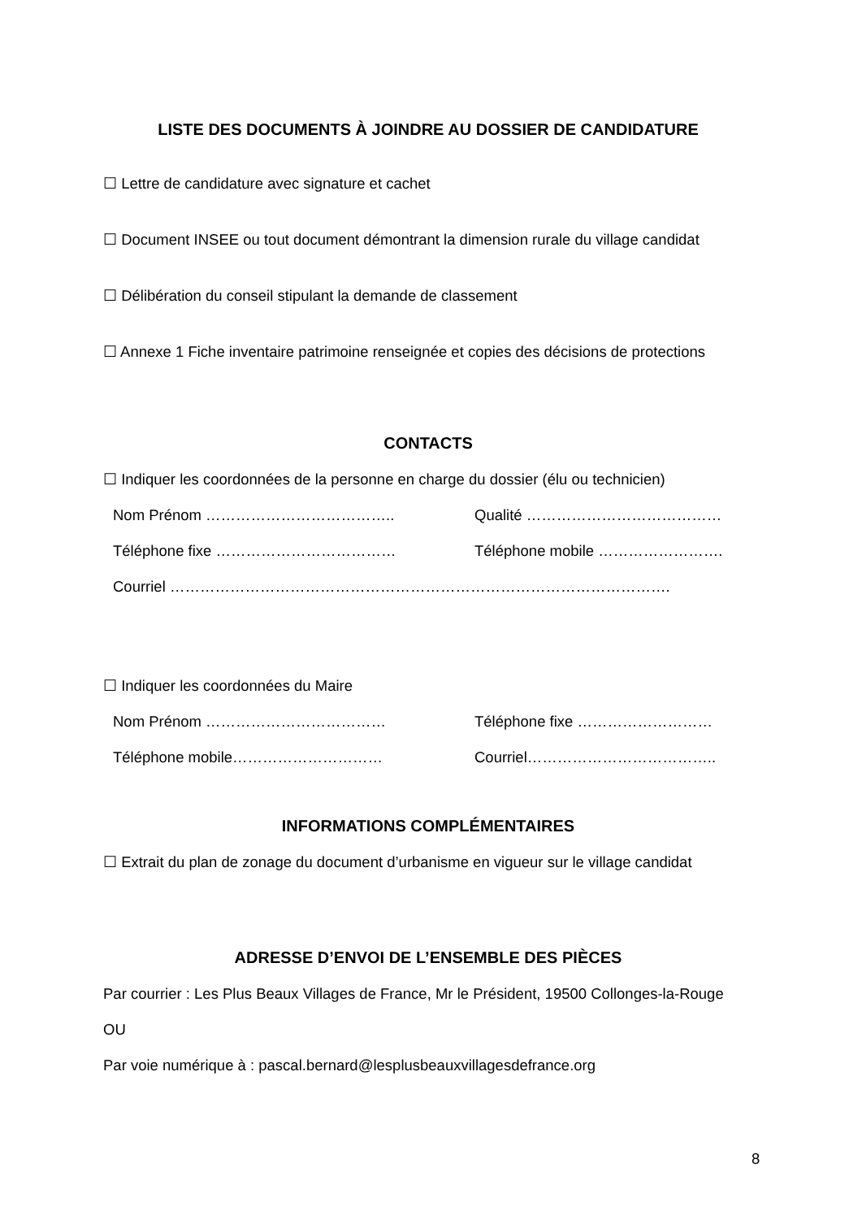LISTE DES DOCUMENTS À JOINDRE AU DOSSIER DE CANDIDATURE
☐ Lettre de candidature avec signature et cachet
☐ Document INSEE ou tout document démontrant la dimension rurale du village candidat
☐ Délibération du conseil stipulant la demande de classement
☐ Annexe 1 Fiche inventaire patrimoine renseignée et copies des décisions de protections
CONTACTS
☐ Indiquer les coordonnées de la personne en charge du dossier (élu ou technicien)
Nom Prénom ……………………………….. Qualité …………………………………
Téléphone fixe ……………………………… Téléphone mobile …………………….
Courriel ……………………………………………………………………………………….
☐ Indiquer les coordonnées du Maire
Nom Prénom ……………………………… Téléphone fixe ………………………
Téléphone mobile………………………… Courriel………………………………..
INFORMATIONS COMPLÉMENTAIRES
☐ Extrait du plan de zonage du document d’urbanisme en vigueur sur le village candidat
ADRESSE D’ENVOI DE L’ENSEMBLE DES PIÈCES
Par courrier : Les Plus Beaux Villages de France, Mr le Président, 19500 Collonges-la-Rouge
OU
Par voie numérique à : pascal.bernard@lesplusbeauxvillagesdefrance.org
8